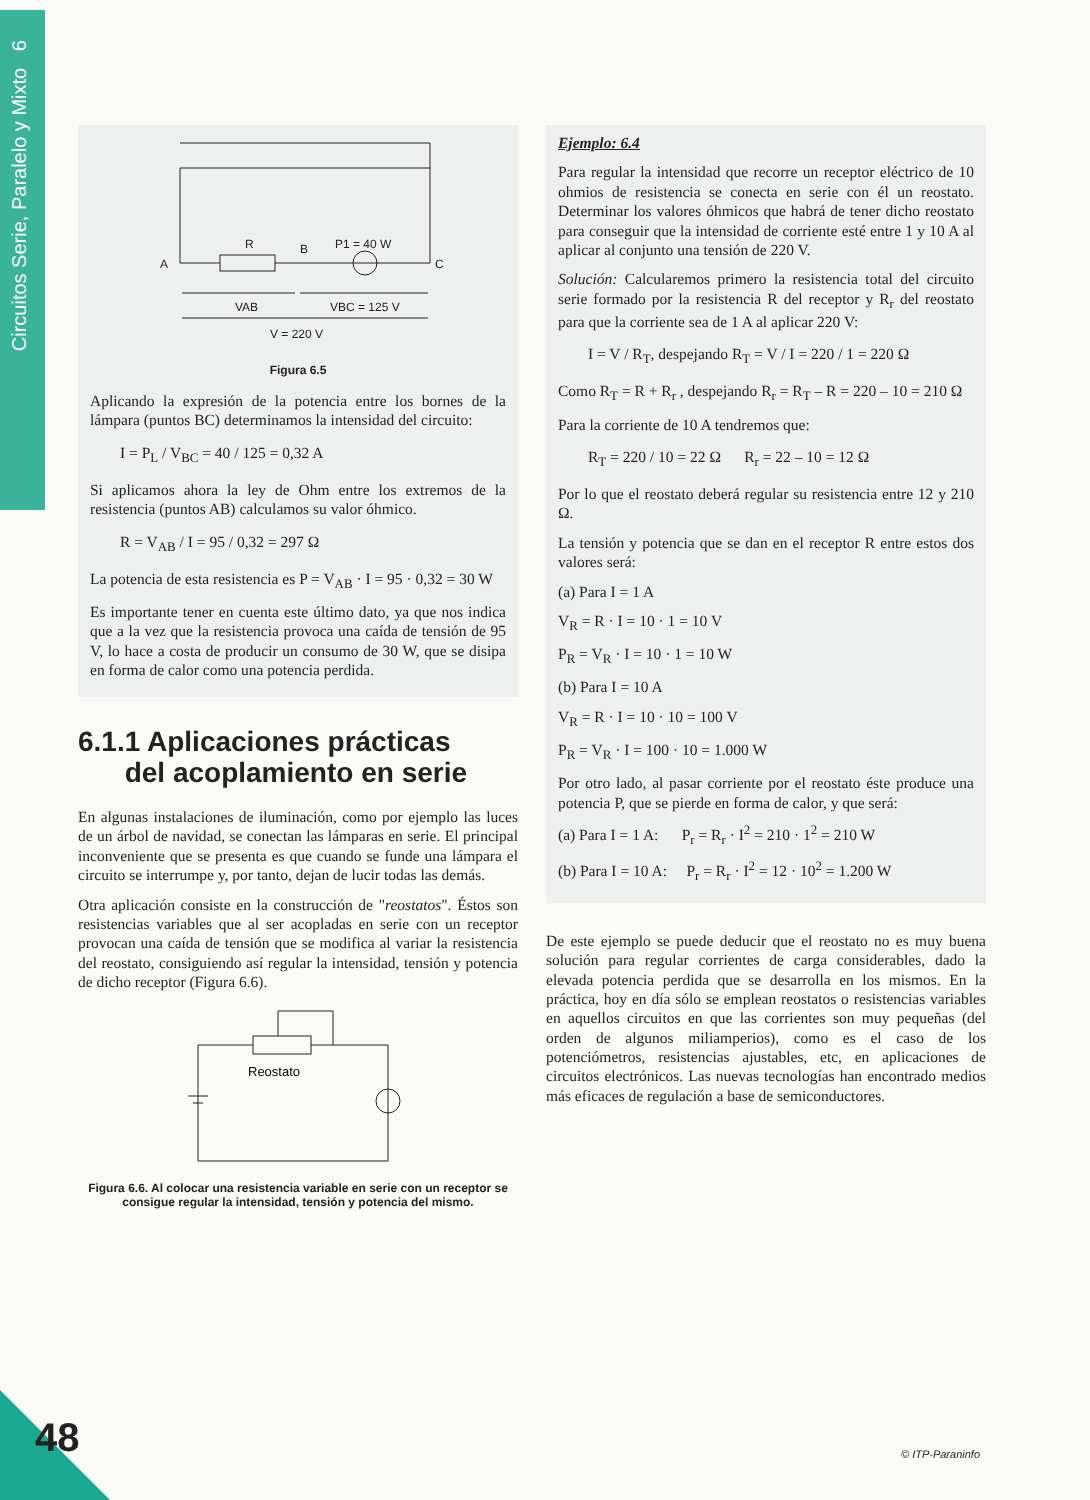Circuitos Serie, Paralelo y Mixto 6
R
A
B
P1 = 40 W
C
VAB
VBC = 125 V
V = 220 V
Figura 6.5
Aplicando la expresión de la potencia entre los bornes de la lámpara (puntos BC) determinamos la intensidad del circuito:
I = P<sub>L</sub> / V<sub>BC</sub> = 40 / 125 = 0,32 A
Si aplicamos ahora la ley de Ohm entre los extremos de la resistencia (puntos AB) calculamos su valor óhmico.
R = V<sub>AB</sub> / I = 95 / 0,32 = 297 Ω
La potencia de esta resistencia es P = V<sub>AB</sub> · I = 95 · 0,32 = 30 W
Es importante tener en cuenta este último dato, ya que nos indica que a la vez que la resistencia provoca una caída de tensión de 95 V, lo hace a costa de producir un consumo de 30 W, que se disipa en forma de calor como una potencia perdida.
6.1.1 Aplicaciones prácticas
del acoplamiento en serie
En algunas instalaciones de iluminación, como por ejemplo las luces de un árbol de navidad, se conectan las lámparas en serie. El principal inconveniente que se presenta es que cuando se funde una lámpara el circuito se interrumpe y, por tanto, dejan de lucir todas las demás.
Otra aplicación consiste en la construcción de "reostatos". Éstos son resistencias variables que al ser acopladas en serie con un receptor provocan una caída de tensión que se modifica al variar la resistencia del reostato, consiguiendo así regular la intensidad, tensión y potencia de dicho receptor (Figura 6.6).
Reostato
Figura 6.6. Al colocar una resistencia variable en serie con un receptor se consigue regular la intensidad, tensión y potencia del mismo.
Ejemplo: 6.4
Para regular la intensidad que recorre un receptor eléctrico de 10 ohmios de resistencia se conecta en serie con él un reostato. Determinar los valores óhmicos que habrá de tener dicho reostato para conseguir que la intensidad de corriente esté entre 1 y 10 A al aplicar al conjunto una tensión de 220 V.
Solución: Calcularemos primero la resistencia total del circuito serie formado por la resistencia R del receptor y R<sub>r</sub> del reostato para que la corriente sea de 1 A al aplicar 220 V:
I = V / R<sub>T</sub>, despejando R<sub>T</sub> = V / I = 220 / 1 = 220 Ω
Como R<sub>T</sub> = R + R<sub>r</sub> , despejando R<sub>r</sub> = R<sub>T</sub> – R = 220 – 10 = 210 Ω
Para la corriente de 10 A tendremos que:
R<sub>T</sub> = 220 / 10 = 22 Ω R<sub>r</sub> = 22 – 10 = 12 Ω
Por lo que el reostato deberá regular su resistencia entre 12 y 210 Ω.
La tensión y potencia que se dan en el receptor R entre estos dos valores será:
(a) Para I = 1 A
V<sub>R</sub> = R · I = 10 · 1 = 10 V
P<sub>R</sub> = V<sub>R</sub> · I = 10 · 1 = 10 W
(b) Para I = 10 A
V<sub>R</sub> = R · I = 10 · 10 = 100 V
P<sub>R</sub> = V<sub>R</sub> · I = 100 · 10 = 1.000 W
Por otro lado, al pasar corriente por el reostato éste produce una potencia P, que se pierde en forma de calor, y que será:
(a) Para I = 1 A: P<sub>r</sub> = R<sub>r</sub> · I<sup>2</sup> = 210 · 1<sup>2</sup> = 210 W
(b) Para I = 10 A: P<sub>r</sub> = R<sub>r</sub> · I<sup>2</sup> = 12 · 10<sup>2</sup> = 1.200 W
De este ejemplo se puede deducir que el reostato no es muy buena solución para regular corrientes de carga considerables, dado la elevada potencia perdida que se desarrolla en los mismos. En la práctica, hoy en día sólo se emplean reostatos o resistencias variables en aquellos circuitos en que las corrientes son muy pequeñas (del orden de algunos miliamperios), como es el caso de los potenciómetros, resistencias ajustables, etc, en aplicaciones de circuitos electrónicos. Las nuevas tecnologías han encontrado medios más eficaces de regulación a base de semiconductores.
48 © ITP-Paraninfo